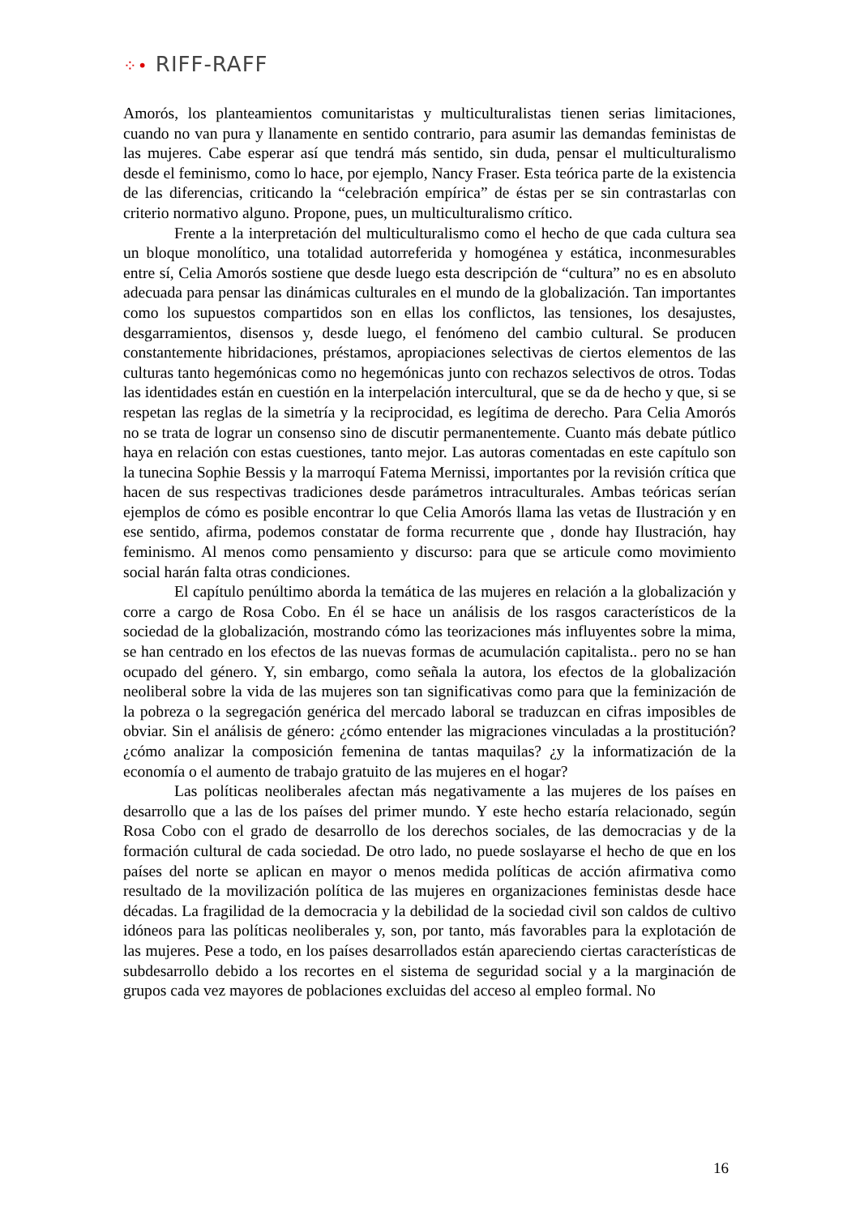⁘• RIFF-RAFF
Amorós, los planteamientos comunitaristas y multiculturalistas tienen serias limitaciones, cuando no van pura y llanamente en sentido contrario, para asumir las demandas feministas de las mujeres. Cabe esperar así que tendrá más sentido, sin duda, pensar el multiculturalismo desde el feminismo, como lo hace, por ejemplo, Nancy Fraser. Esta teórica parte de la existencia de las diferencias, criticando la “celebración empírica” de éstas per se sin contrastarlas con criterio normativo alguno. Propone, pues, un multiculturalismo crítico.
Frente a la interpretación del multiculturalismo como el hecho de que cada cultura sea un bloque monolítico, una totalidad autorreferida y homogénea y estática, inconmesurables entre sí, Celia Amorós sostiene que desde luego esta descripción de “cultura” no es en absoluto adecuada para pensar las dinámicas culturales en el mundo de la globalización. Tan importantes como los supuestos compartidos son en ellas los conflictos, las tensiones, los desajustes, desgarramientos, disensos y, desde luego, el fenómeno del cambio cultural. Se producen constantemente hibridaciones, préstamos, apropiaciones selectivas de ciertos elementos de las culturas tanto hegemónicas como no hegemónicas junto con rechazos selectivos de otros. Todas las identidades están en cuestión en la interpelación intercultural, que se da de hecho y que, si se respetan las reglas de la simetría y la reciprocidad, es legítima de derecho. Para Celia Amorós no se trata de lograr un consenso sino de discutir permanentemente. Cuanto más debate pútlico haya en relación con estas cuestiones, tanto mejor. Las autoras comentadas en este capítulo son la tunecina Sophie Bessis y la marroquí Fatema Mernissi, importantes por la revisión crítica que hacen de sus respectivas tradiciones desde parámetros intraculturales. Ambas teóricas serían ejemplos de cómo es posible encontrar lo que Celia Amorós llama las vetas de Ilustración y en ese sentido, afirma, podemos constatar de forma recurrente que , donde hay Ilustración, hay feminismo. Al menos como pensamiento y discurso: para que se articule como movimiento social harán falta otras condiciones.
El capítulo penúltimo aborda la temática de las mujeres en relación a la globalización y corre a cargo de Rosa Cobo. En él se hace un análisis de los rasgos característicos de la sociedad de la globalización, mostrando cómo las teorizaciones más influyentes sobre la mima, se han centrado en los efectos de las nuevas formas de acumulación capitalista.. pero no se han ocupado del género. Y, sin embargo, como señala la autora, los efectos de la globalización neoliberal sobre la vida de las mujeres son tan significativas como para que la feminización de la pobreza o la segregación genérica del mercado laboral se traduzcan en cifras imposibles de obviar. Sin el análisis de género: ¿cómo entender las migraciones vinculadas a la prostitución? ¿cómo analizar la composición femenina de tantas maquilas? ¿y la informatización de la economía o el aumento de trabajo gratuito de las mujeres en el hogar?
Las políticas neoliberales afectan más negativamente a las mujeres de los países en desarrollo que a las de los países del primer mundo. Y este hecho estaría relacionado, según Rosa Cobo con el grado de desarrollo de los derechos sociales, de las democracias y de la formación cultural de cada sociedad. De otro lado, no puede soslayarse el hecho de que en los países del norte se aplican en mayor o menos medida políticas de acción afirmativa como resultado de la movilización política de las mujeres en organizaciones feministas desde hace décadas. La fragilidad de la democracia y la debilidad de la sociedad civil son caldos de cultivo idóneos para las políticas neoliberales y, son, por tanto, más favorables para la explotación de las mujeres. Pese a todo, en los países desarrollados están apareciendo ciertas características de subdesarrollo debido a los recortes en el sistema de seguridad social y a la marginación de grupos cada vez mayores de poblaciones excluidas del acceso al empleo formal. No
16